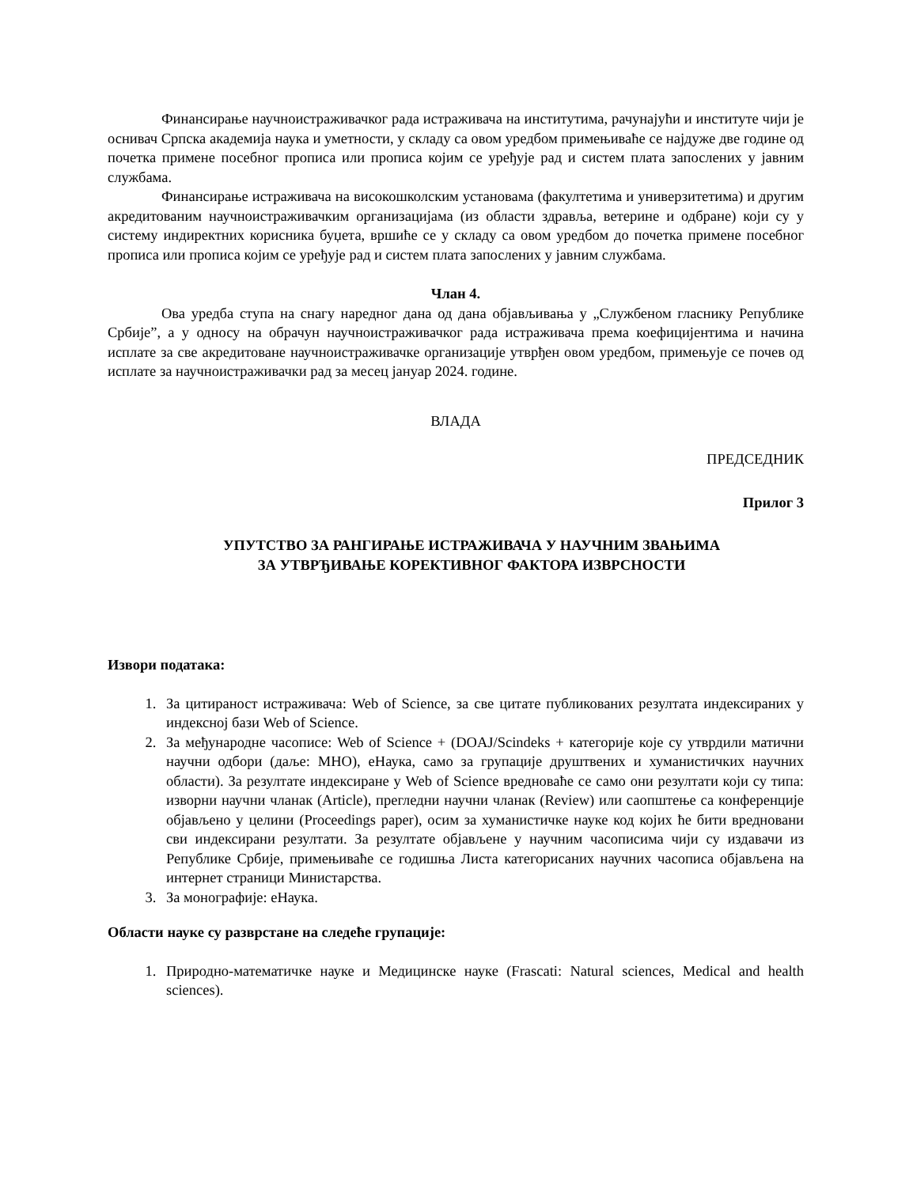Финансирање научноистраживачког рада истраживача на институтима, рачунајући и институте чији је оснивач Српска академија наука и уметности, у складу са овом уредбом примењиваће се најдуже две године од почетка примене посебног прописа или прописа којим се уређује рад и систем плата запослених у јавним службама.
Финансирање истраживача на високошколским установама (факултетима и универзитетима) и другим акредитованим научноистраживачким организацијама (из области здравља, ветерине и одбране) који су у систему индиректних корисника буџета, вршиће се у складу са овом уредбом до почетка примене посебног прописа или прописа којим се уређује рад и систем плата запослених у јавним службама.
Члан 4.
Ова уредба ступа на снагу наредног дана од дана објављивања у „Службеном гласнику Републике Србије”, а у односу на обрачун научноистраживачког рада истраживача према коефицијентима и начина исплате за све акредитоване научноистраживачке организације утврђен овом уредбом, примењује се почев од исплате за научноистраживачки рад за месец јануар 2024. године.
ВЛАДА
ПРЕДСЕДНИК
Прилог 3
УПУТСТВО ЗА РАНГИРАЊЕ ИСТРАЖИВАЧА У НАУЧНИМ ЗВАЊИМА
ЗА УТВРЂИВАЊЕ КОРЕКТИВНОГ ФАКТОРА ИЗВРСНОСТИ
Извори података:
1. За цитираност истраживача: Web of Science, за све цитате публикованих резултата индексираних у индексној бази Web of Science.
2. За међународне часописе: Web of Science + (DOAJ/Scindeks + категорије које су утврдили матични научни одбори (даље: МНО), еНаука, само за групације друштвених и хуманистичких научних области). За резултате индексиране у Web of Science вредноваће се само они резултати који су типа: изворни научни чланак (Article), прегледни научни чланак (Review) или саопштење са конференције објављено у целини (Proceedings paper), осим за хуманистичке науке код којих ће бити вредновани сви индексирани резултати. За резултате објављене у научним часописима чији су издавачи из Републике Србије, примењиваће се годишња Листа категорисаних научних часописа објављена на интернет страници Министарства.
3. За монографије: еНаука.
Области науке су разврстане на следеће групације:
1. Природно-математичке науке и Медицинске науке (Frascati: Natural sciences, Medical and health sciences).